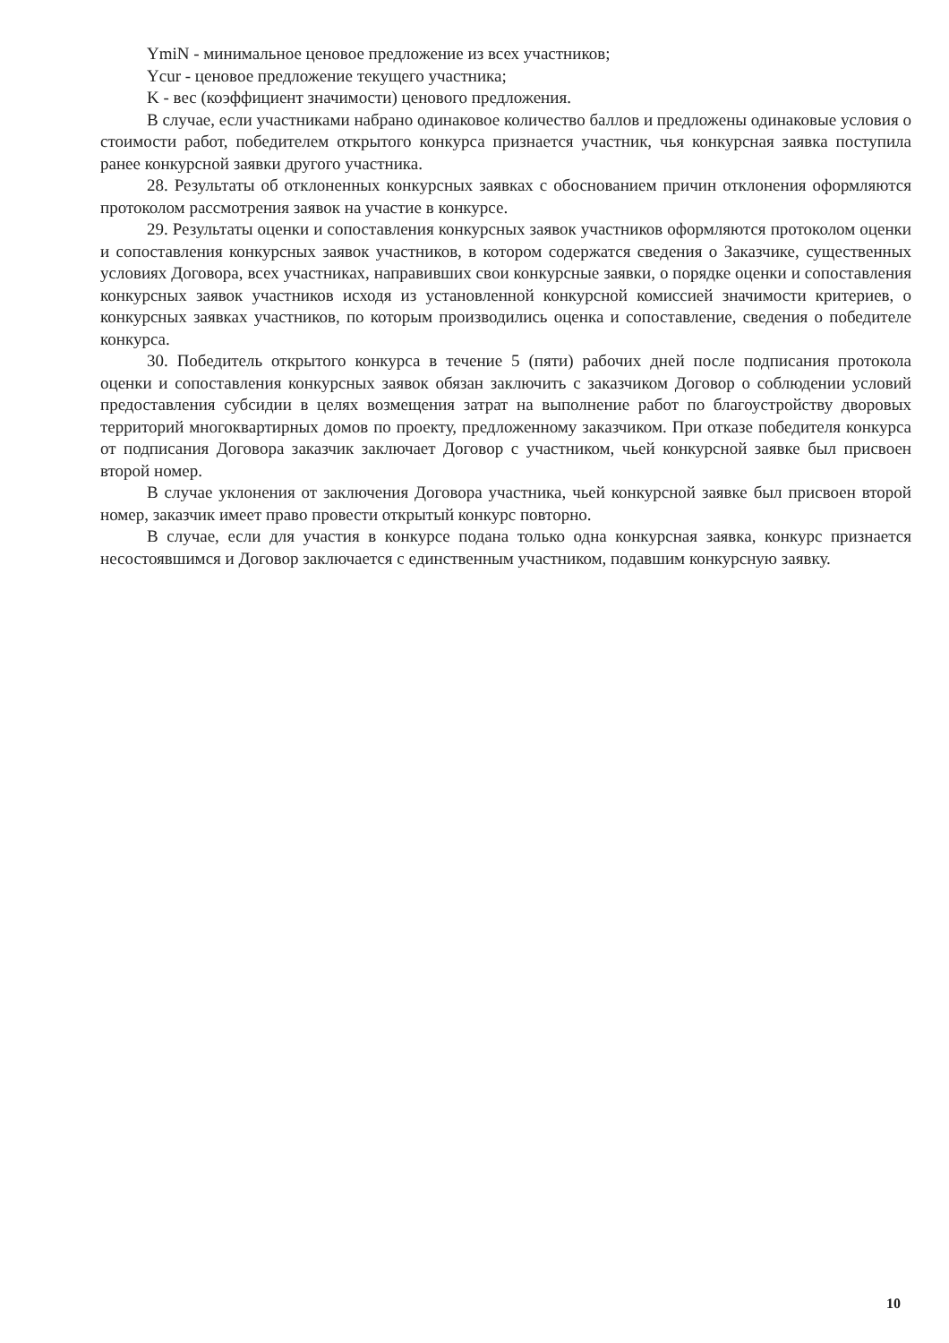YmiN - минимальное ценовое предложение из всех участников;
Ycur - ценовое предложение текущего участника;
K - вес (коэффициент значимости) ценового предложения.
В случае, если участниками набрано одинаковое количество баллов и предложены одинаковые условия о стоимости работ, победителем открытого конкурса признается участник, чья конкурсная заявка поступила ранее конкурсной заявки другого участника.
28. Результаты об отклоненных конкурсных заявках с обоснованием причин отклонения оформляются протоколом рассмотрения заявок на участие в конкурсе.
29. Результаты оценки и сопоставления конкурсных заявок участников оформляются протоколом оценки и сопоставления конкурсных заявок участников, в котором содержатся сведения о Заказчике, существенных условиях Договора, всех участниках, направивших свои конкурсные заявки, о порядке оценки и сопоставления конкурсных заявок участников исходя из установленной конкурсной комиссией значимости критериев, о конкурсных заявках участников, по которым производились оценка и сопоставление, сведения о победителе конкурса.
30. Победитель открытого конкурса в течение 5 (пяти) рабочих дней после подписания протокола оценки и сопоставления конкурсных заявок обязан заключить с заказчиком Договор о соблюдении условий предоставления субсидии в целях возмещения затрат на выполнение работ по благоустройству дворовых территорий многоквартирных домов по проекту, предложенному заказчиком. При отказе победителя конкурса от подписания Договора заказчик заключает Договор с участником, чьей конкурсной заявке был присвоен второй номер.
В случае уклонения от заключения Договора участника, чьей конкурсной заявке был присвоен второй номер, заказчик имеет право провести открытый конкурс повторно.
В случае, если для участия в конкурсе подана только одна конкурсная заявка, конкурс признается несостоявшимся и Договор заключается с единственным участником, подавшим конкурсную заявку.
10